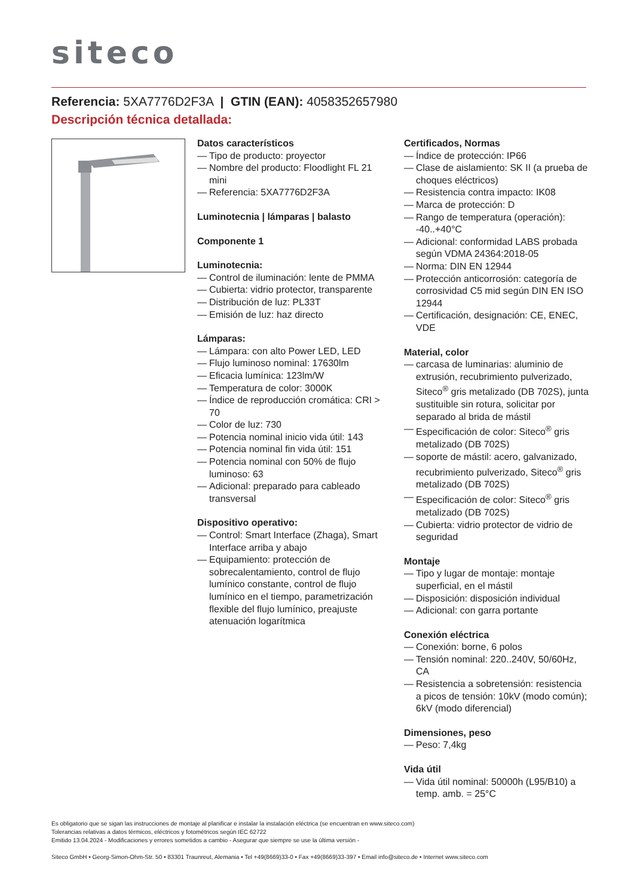siteco
Referencia: 5XA7776D2F3A | GTIN (EAN): 4058352657980
Descripción técnica detallada:
Datos característicos
— Tipo de producto: proyector
— Nombre del producto: Floodlight FL 21 mini
— Referencia: 5XA7776D2F3A
Luminotecnia | lámparas | balasto
Componente 1
Luminotecnia:
— Control de iluminación: lente de PMMA
— Cubierta: vidrio protector, transparente
— Distribución de luz: PL33T
— Emisión de luz: haz directo
Lámparas:
— Lámpara: con alto Power LED, LED
— Flujo luminoso nominal: 17630lm
— Eficacia lumínica: 123lm/W
— Temperatura de color: 3000K
— Índice de reproducción cromática: CRI > 70
— Color de luz: 730
— Potencia nominal inicio vida útil: 143
— Potencia nominal fin vida útil: 151
— Potencia nominal con 50% de flujo luminoso: 63
— Adicional: preparado para cableado transversal
Dispositivo operativo:
— Control: Smart Interface (Zhaga), Smart Interface arriba y abajo
— Equipamiento: protección de sobrecalentamiento, control de flujo lumínico constante, control de flujo lumínico en el tiempo, parametrización flexible del flujo lumínico, preajuste atenuación logarítmica
Certificados, Normas
— Índice de protección: IP66
— Clase de aislamiento: SK II (a prueba de choques eléctricos)
— Resistencia contra impacto: IK08
— Marca de protección: D
— Rango de temperatura (operación): -40..+40°C
— Adicional: conformidad LABS probada según VDMA 24364:2018-05
— Norma: DIN EN 12944
— Protección anticorrosión: categoría de corrosividad C5 mid según DIN EN ISO 12944
— Certificación, designación: CE, ENEC, VDE
Material, color
— carcasa de luminarias: aluminio de extrusión, recubrimiento pulverizado, Siteco<sup>®</sup> gris metalizado (DB 702S), junta sustituible sin rotura, solicitar por separado al brida de mástil
— Especificación de color: Siteco<sup>®</sup> gris metalizado (DB 702S)
— soporte de mástil: acero, galvanizado, recubrimiento pulverizado, Siteco<sup>®</sup> gris metalizado (DB 702S)
— Especificación de color: Siteco<sup>®</sup> gris metalizado (DB 702S)
— Cubierta: vidrio protector de vidrio de seguridad
Montaje
— Tipo y lugar de montaje: montaje superficial, en el mástil
— Disposición: disposición individual
— Adicional: con garra portante
Conexión eléctrica
— Conexión: borne, 6 polos
— Tensión nominal: 220..240V, 50/60Hz, CA
— Resistencia a sobretensión: resistencia a picos de tensión: 10kV (modo común); 6kV (modo diferencial)
Dimensiones, peso
— Peso: 7,4kg
Vida útil
— Vida útil nominal: 50000h (L95/B10) a temp. amb. = 25°C
Es obligatorio que se sigan las instrucciones de montaje al planificar e instalar la instalación eléctrica (se encuentran en www.siteco.com)
Tolerancias relativas a datos térmicos, eléctricos y fotométricos según IEC 62722
Emitido 13.04.2024 - Modificaciones y errores sometidos a cambio - Asegurar que siempre se use la última versión -
Siteco GmbH • Georg-Simon-Ohm-Str. 50 • 83301 Traunreut, Alemania • Tel +49(8669)33-0 • Fax +49(8669)33-397 • Email info@siteco.de • Internet www.siteco.com